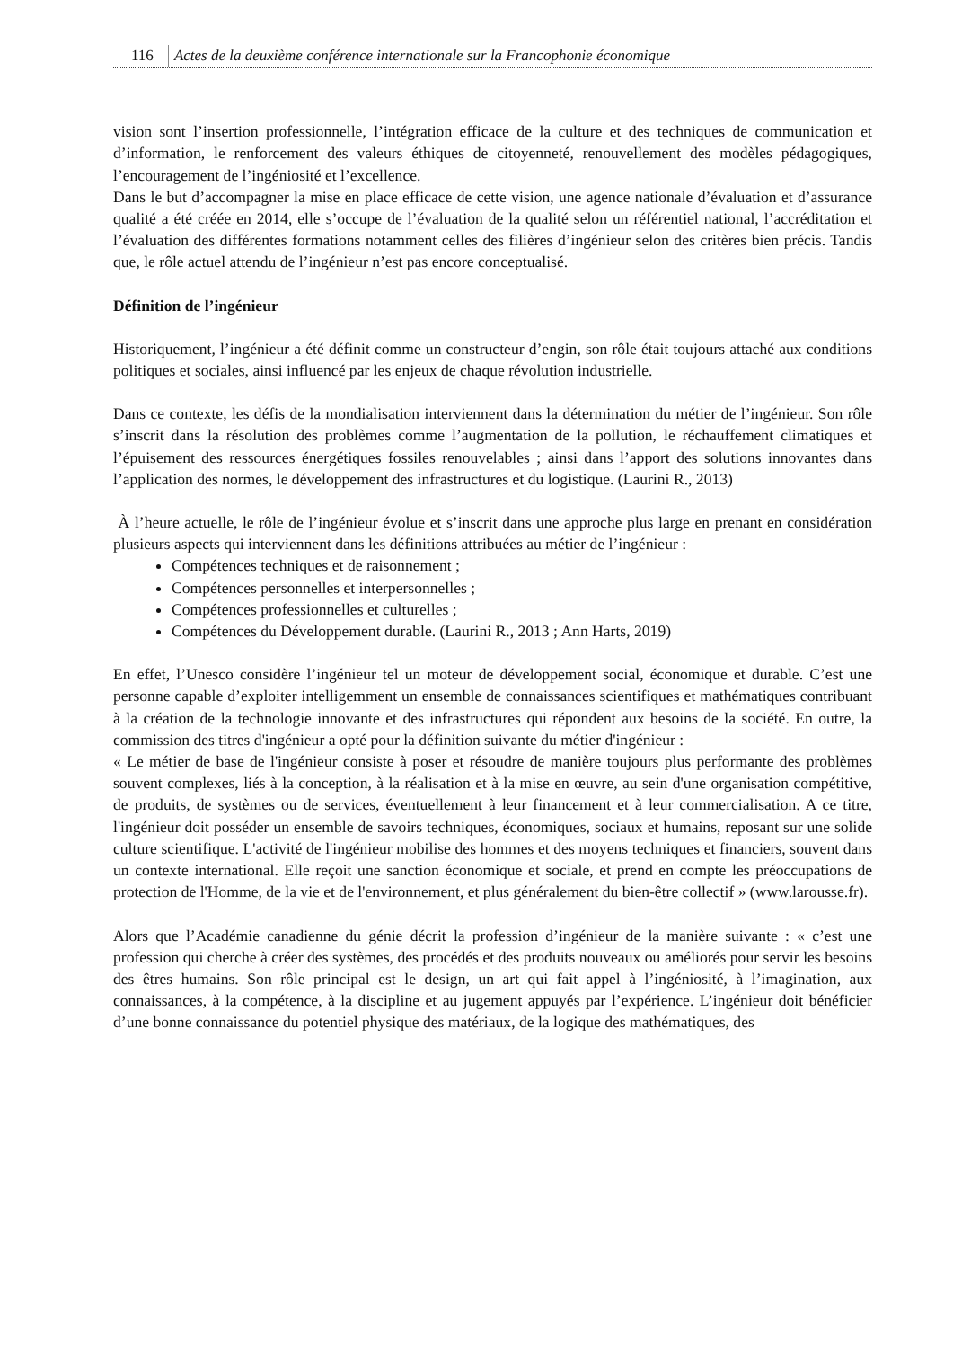116 Actes de la deuxième conférence internationale sur la Francophonie économique
vision sont l’insertion professionnelle, l’intégration efficace de la culture et des techniques de communication et d’information, le renforcement des valeurs éthiques de citoyenneté, renouvellement des modèles pédagogiques, l’encouragement de l’ingéniosité et l’excellence.
Dans le but d’accompagner la mise en place efficace de cette vision, une agence nationale d’évaluation et d’assurance qualité a été créée en 2014, elle s’occupe de l’évaluation de la qualité selon un référentiel national, l’accréditation et l’évaluation des différentes formations notamment celles des filières d’ingénieur selon des critères bien précis. Tandis que, le rôle actuel attendu de l’ingénieur n’est pas encore conceptualisé.
Définition de l’ingénieur
Historiquement, l’ingénieur a été définit comme un constructeur d’engin, son rôle était toujours attaché aux conditions politiques et sociales, ainsi influencé par les enjeux de chaque révolution industrielle.
Dans ce contexte, les défis de la mondialisation interviennent dans la détermination du métier de l’ingénieur. Son rôle s’inscrit dans la résolution des problèmes comme l’augmentation de la pollution, le réchauffement climatiques et l’épuisement des ressources énergétiques fossiles renouvelables ; ainsi dans l’apport des solutions innovantes dans l’application des normes, le développement des infrastructures et du logistique. (Laurini R., 2013)
À l’heure actuelle, le rôle de l’ingénieur évolue et s’inscrit dans une approche plus large en prenant en considération plusieurs aspects qui interviennent dans les définitions attribuées au métier de l’ingénieur :
Compétences techniques et de raisonnement ;
Compétences personnelles et interpersonnelles ;
Compétences professionnelles et culturelles ;
Compétences du Développement durable. (Laurini R., 2013 ; Ann Harts, 2019)
En effet, l’Unesco considère l’ingénieur tel un moteur de développement social, économique et durable. C’est une personne capable d’exploiter intelligemment un ensemble de connaissances scientifiques et mathématiques contribuant à la création de la technologie innovante et des infrastructures qui répondent aux besoins de la société. En outre, la commission des titres d'ingénieur a opté pour la définition suivante du métier d'ingénieur :
« Le métier de base de l'ingénieur consiste à poser et résoudre de manière toujours plus performante des problèmes souvent complexes, liés à la conception, à la réalisation et à la mise en œuvre, au sein d'une organisation compétitive, de produits, de systèmes ou de services, éventuellement à leur financement et à leur commercialisation. A ce titre, l'ingénieur doit posséder un ensemble de savoirs techniques, économiques, sociaux et humains, reposant sur une solide culture scientifique. L'activité de l'ingénieur mobilise des hommes et des moyens techniques et financiers, souvent dans un contexte international. Elle reçoit une sanction économique et sociale, et prend en compte les préoccupations de protection de l'Homme, de la vie et de l'environnement, et plus généralement du bien-être collectif » (www.larousse.fr).
Alors que l’Académie canadienne du génie décrit la profession d’ingénieur de la manière suivante : « c’est une profession qui cherche à créer des systèmes, des procédés et des produits nouveaux ou améliorés pour servir les besoins des êtres humains. Son rôle principal est le design, un art qui fait appel à l’ingéniosité, à l’imagination, aux connaissances, à la compétence, à la discipline et au jugement appuyés par l’expérience. L’ingénieur doit bénéficier d’une bonne connaissance du potentiel physique des matériaux, de la logique des mathématiques, des